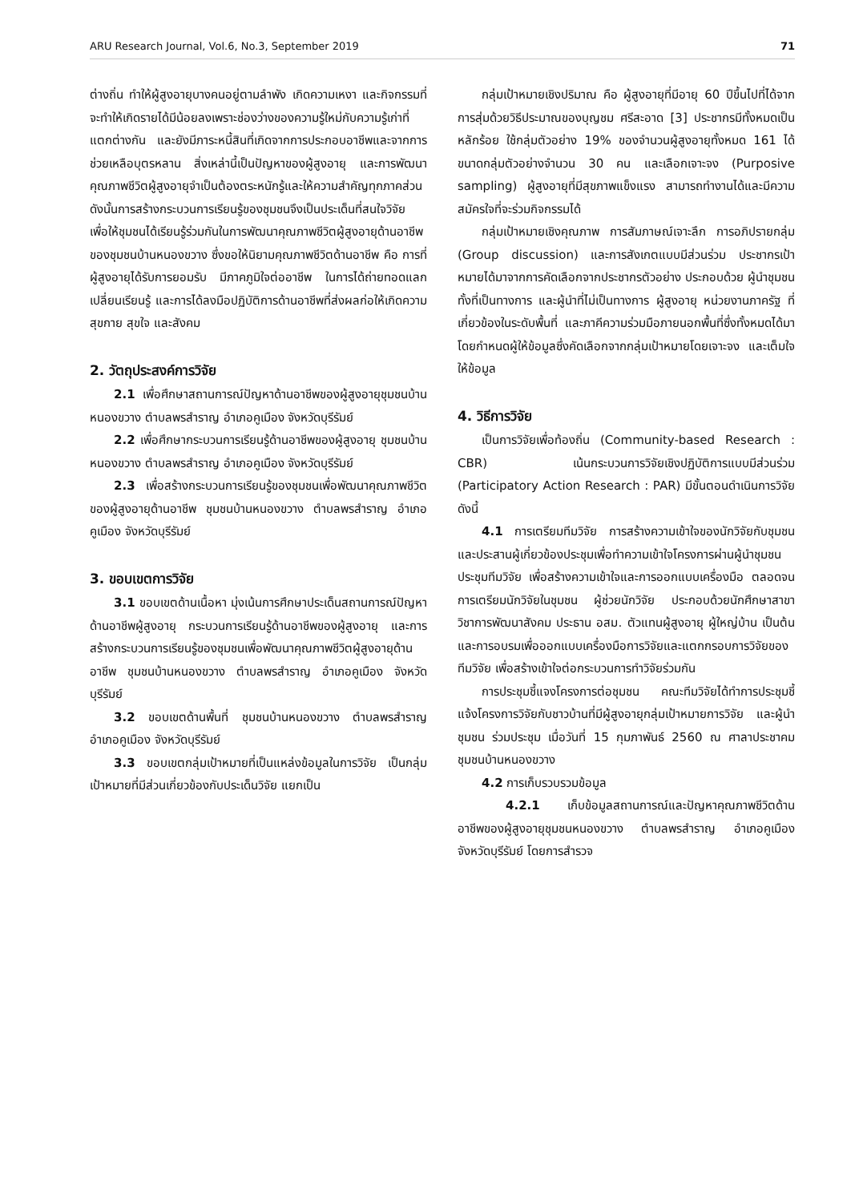ARU Research Journal, Vol.6, No.3, September 2019 71
ต่างถิ่น ทำให้ผู้สูงอายุบางคนอยู่ตามลำพัง เกิดความเหงา และกิจกรรมที่จะทำให้เกิดรายได้มีน้อยลงเพราะช่องว่างของความรู้ใหม่กับความรู้เก่าที่แตกต่างกัน และยังมีภาระหนี้สินที่เกิดจากการประกอบอาชีพและจากการช่วยเหลือบุตรหลาน สิ่งเหล่านี้เป็นปัญหาของผู้สูงอายุ และการพัฒนาคุณภาพชีวิตผู้สูงอายุจำเป็นต้องตระหนักรู้และให้ความสำคัญทุกภาคส่วน ดังนั้นการสร้างกระบวนการเรียนรู้ของชุมชนจึงเป็นประเด็นที่สนใจวิจัย เพื่อให้ชุมชนได้เรียนรู้ร่วมกันในการพัฒนาคุณภาพชีวิตผู้สูงอายุด้านอาชีพของชุมชนบ้านหนองขวาง ซึ่งขอให้นิยามคุณภาพชีวิตด้านอาชีพ คือ การที่ผู้สูงอายุได้รับการยอมรับ มีภาคภูมิใจต่ออาชีพ ในการได้ถ่ายทอดแลกเปลี่ยนเรียนรู้ และการได้ลงมือปฏิบัติการด้านอาชีพที่ส่งผลก่อให้เกิดความสุขกาย สุขใจ และสังคม
2. วัตถุประสงค์การวิจัย
2.1 เพื่อศึกษาสถานการณ์ปัญหาด้านอาชีพของผู้สูงอายุชุมชนบ้านหนองขวาง ตำบลพรสำราญ อำเภอคูเมือง จังหวัดบุรีรัมย์
2.2 เพื่อศึกษากระบวนการเรียนรู้ด้านอาชีพของผู้สูงอายุ ชุมชนบ้านหนองขวาง ตำบลพรสำราญ อำเภอคูเมือง จังหวัดบุรีรัมย์
2.3 เพื่อสร้างกระบวนการเรียนรู้ของชุมชนเพื่อพัฒนาคุณภาพชีวิตของผู้สูงอายุด้านอาชีพ ชุมชนบ้านหนองขวาง ตำบลพรสำราญ อำเภอคูเมือง จังหวัดบุรีรัมย์
3. ขอบเขตการวิจัย
3.1 ขอบเขตด้านเนื้อหา มุ่งเน้นการศึกษาประเด็นสถานการณ์ปัญหาด้านอาชีพผู้สูงอายุ กระบวนการเรียนรู้ด้านอาชีพของผู้สูงอายุ และการสร้างกระบวนการเรียนรู้ของชุมชนเพื่อพัฒนาคุณภาพชีวิตผู้สูงอายุด้านอาชีพ ชุมชนบ้านหนองขวาง ตำบลพรสำราญ อำเภอคูเมือง จังหวัดบุรีรัมย์
3.2 ขอบเขตด้านพื้นที่ ชุมชนบ้านหนองขวาง ตำบลพรสำราญ อำเภอคูเมือง จังหวัดบุรีรัมย์
3.3 ขอบเขตกลุ่มเป้าหมายที่เป็นแหล่งข้อมูลในการวิจัย เป็นกลุ่มเป้าหมายที่มีส่วนเกี่ยวข้องกับประเด็นวิจัย แยกเป็น
กลุ่มเป้าหมายเชิงปริมาณ คือ ผู้สูงอายุที่มีอายุ 60 ปีขึ้นไปที่ได้จากการสุ่มด้วยวิธีประมาณของบุญชม ศรีสะอาด [3] ประชากรมีทั้งหมดเป็นหลักร้อย ใช้กลุ่มตัวอย่าง 19% ของจำนวนผู้สูงอายุทั้งหมด 161 ได้ขนาดกลุ่มตัวอย่างจำนวน 30 คน และเลือกเจาะจง (Purposive sampling) ผู้สูงอายุที่มีสุขภาพแข็งแรง สามารถทำงานได้และมีความสมัครใจที่จะร่วมกิจกรรมได้
กลุ่มเป้าหมายเชิงคุณภาพ การสัมภาษณ์เจาะลึก การอภิปรายกลุ่ม (Group discussion) และการสังเกตแบบมีส่วนร่วม ประชากรเป้าหมายได้มาจากการคัดเลือกจากประชากรตัวอย่าง ประกอบด้วย ผู้นำชุมชนทั้งที่เป็นทางการ และผู้นำที่ไม่เป็นทางการ ผู้สูงอายุ หน่วยงานภาครัฐ ที่เกี่ยวข้องในระดับพื้นที่ และภาคีความร่วมมือภายนอกพื้นที่ซึ่งทั้งหมดได้มาโดยกำหนดผู้ให้ข้อมูลซึ่งคัดเลือกจากกลุ่มเป้าหมายโดยเจาะจง และเต็มใจให้ข้อมูล
4. วิธีการวิจัย
เป็นการวิจัยเพื่อท้องถิ่น (Community-based Research : CBR) เน้นกระบวนการวิจัยเชิงปฏิบัติการแบบมีส่วนร่วม (Participatory Action Research : PAR) มีขั้นตอนดำเนินการวิจัย ดังนี้
4.1 การเตรียมทีมวิจัย การสร้างความเข้าใจของนักวิจัยกับชุมชนและประสานผู้เกี่ยวข้องประชุมเพื่อทำความเข้าใจโครงการผ่านผู้นำชุมชน ประชุมทีมวิจัย เพื่อสร้างความเข้าใจและการออกแบบเครื่องมือ ตลอดจนการเตรียมนักวิจัยในชุมชน ผู้ช่วยนักวิจัย ประกอบด้วยนักศึกษาสาขาวิชาการพัฒนาสังคม ประธาน อสม. ตัวแทนผู้สูงอายุ ผู้ใหญ่บ้าน เป็นต้น และการอบรมเพื่อออกแบบเครื่องมือการวิจัยและแตกกรอบการวิจัยของทีมวิจัย เพื่อสร้างเข้าใจต่อกระบวนการทำวิจัยร่วมกัน
การประชุมชี้แจงโครงการต่อชุมชน คณะทีมวิจัยได้ทำการประชุมชี้แจ้งโครงการวิจัยกับชาวบ้านที่มีผู้สูงอายุกลุ่มเป้าหมายการวิจัย และผู้นำชุมชน ร่วมประชุม เมื่อวันที่ 15 กุมภาพันธ์ 2560 ณ ศาลาประชาคม ชุมชนบ้านหนองขวาง
4.2 การเก็บรวบรวมข้อมูล
4.2.1 เก็บข้อมูลสถานการณ์และปัญหาคุณภาพชีวิตด้านอาชีพของผู้สูงอายุชุมชนหนองขวาง ตำบลพรสำราญ อำเภอคูเมือง จังหวัดบุรีรัมย์ โดยการสำรวจ